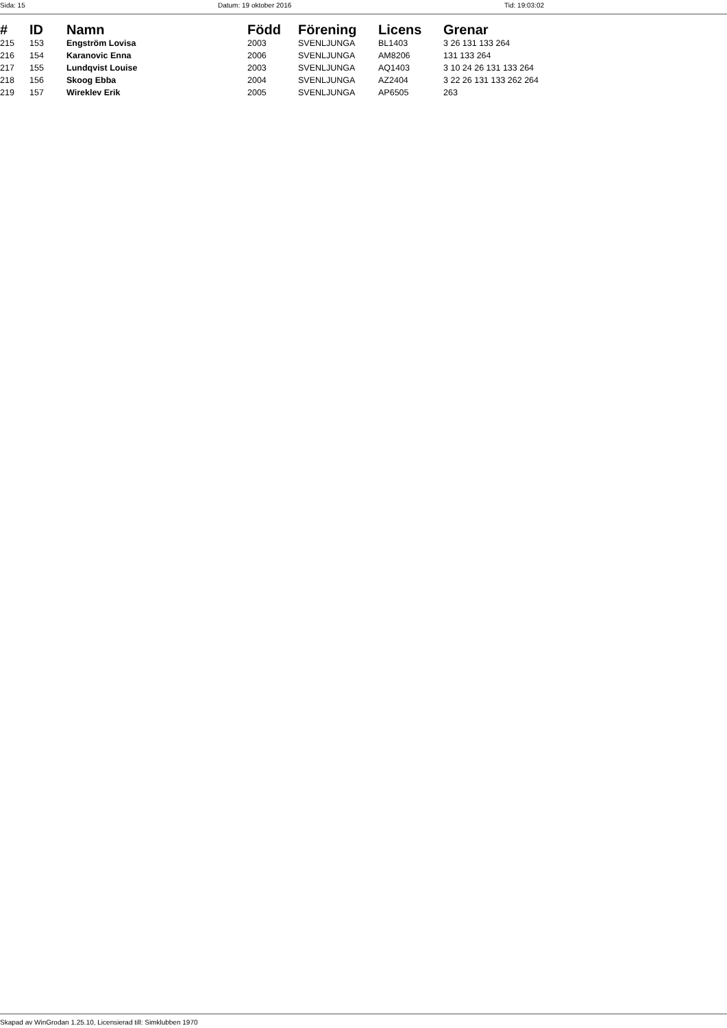Sida: 15 Datum: 19 oktober 2016 Tid: 19:03:02
| # | ID | Namn | Född | Förening | Licens | Grenar |
| --- | --- | --- | --- | --- | --- | --- |
| 215 | 153 | Engström Lovisa | 2003 | SVENLJUNGA | BL1403 | 3 26 131 133 264 |
| 216 | 154 | Karanovic Enna | 2006 | SVENLJUNGA | AM8206 | 131 133 264 |
| 217 | 155 | Lundqvist Louise | 2003 | SVENLJUNGA | AQ1403 | 3 10 24 26 131 133 264 |
| 218 | 156 | Skoog Ebba | 2004 | SVENLJUNGA | AZ2404 | 3 22 26 131 133 262 264 |
| 219 | 157 | Wireklev Erik | 2005 | SVENLJUNGA | AP6505 | 263 |
Skapad av WinGrodan 1.25.10, Licensierad till: Simklubben 1970